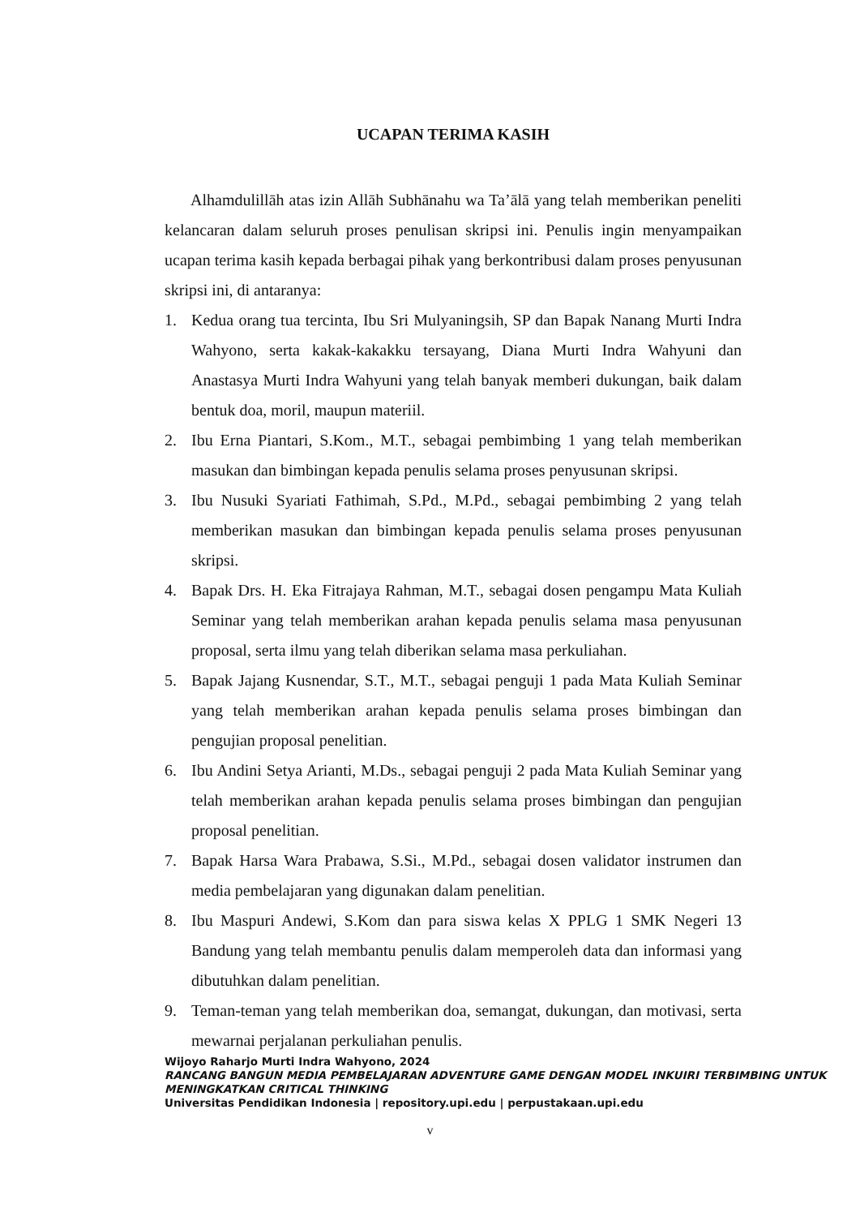UCAPAN TERIMA KASIH
Alhamdulillāh atas izin Allāh Subhānahu wa Ta’ālā yang telah memberikan peneliti kelancaran dalam seluruh proses penulisan skripsi ini. Penulis ingin menyampaikan ucapan terima kasih kepada berbagai pihak yang berkontribusi dalam proses penyusunan skripsi ini, di antaranya:
1. Kedua orang tua tercinta, Ibu Sri Mulyaningsih, SP dan Bapak Nanang Murti Indra Wahyono, serta kakak-kakakku tersayang, Diana Murti Indra Wahyuni dan Anastasya Murti Indra Wahyuni yang telah banyak memberi dukungan, baik dalam bentuk doa, moril, maupun materiil.
2. Ibu Erna Piantari, S.Kom., M.T., sebagai pembimbing 1 yang telah memberikan masukan dan bimbingan kepada penulis selama proses penyusunan skripsi.
3. Ibu Nusuki Syariati Fathimah, S.Pd., M.Pd., sebagai pembimbing 2 yang telah memberikan masukan dan bimbingan kepada penulis selama proses penyusunan skripsi.
4. Bapak Drs. H. Eka Fitrajaya Rahman, M.T., sebagai dosen pengampu Mata Kuliah Seminar yang telah memberikan arahan kepada penulis selama masa penyusunan proposal, serta ilmu yang telah diberikan selama masa perkuliahan.
5. Bapak Jajang Kusnendar, S.T., M.T., sebagai penguji 1 pada Mata Kuliah Seminar yang telah memberikan arahan kepada penulis selama proses bimbingan dan pengujian proposal penelitian.
6. Ibu Andini Setya Arianti, M.Ds., sebagai penguji 2 pada Mata Kuliah Seminar yang telah memberikan arahan kepada penulis selama proses bimbingan dan pengujian proposal penelitian.
7. Bapak Harsa Wara Prabawa, S.Si., M.Pd., sebagai dosen validator instrumen dan media pembelajaran yang digunakan dalam penelitian.
8. Ibu Maspuri Andewi, S.Kom dan para siswa kelas X PPLG 1 SMK Negeri 13 Bandung yang telah membantu penulis dalam memperoleh data dan informasi yang dibutuhkan dalam penelitian.
9. Teman-teman yang telah memberikan doa, semangat, dukungan, dan motivasi, serta mewarnai perjalanan perkuliahan penulis.
Wijoyo Raharjo Murti Indra Wahyono, 2024
RANCANG BANGUN MEDIA PEMBELAJARAN ADVENTURE GAME DENGAN MODEL INKUIRI TERBIMBING UNTUK MENINGKATKAN CRITICAL THINKING
Universitas Pendidikan Indonesia | repository.upi.edu | perpustakaan.upi.edu
v